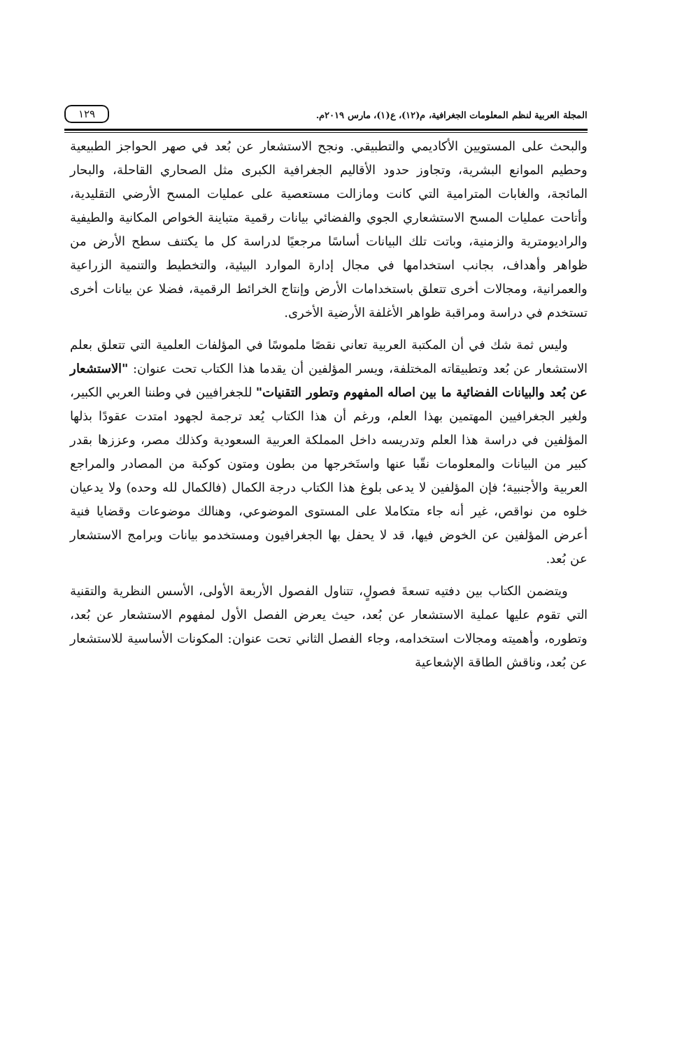المجلة العربية لنظم المعلومات الجغرافية، م(١٢)، ع(١)، مارس ٢٠١٩م.
١٢٩
والبحث على المستويين الأكاديمي والتطبيقي. ونجح الاستشعار عن بُعد في صهر الحواجز الطبيعية وحطيم الموانع البشرية، وتجاوز حدود الأقاليم الجغرافية الكبرى مثل الصحاري القاحلة، والبحار المائجة، والغابات المترامية التي كانت ومازالت مستعصية على عمليات المسح الأرضي التقليدية، وأتاحت عمليات المسح الاستشعاري الجوي والفضائي بيانات رقمية متباينة الخواص المكانية والطيفية والراديومترية والزمنية، وباتت تلك البيانات أساسًا مرجعيًا لدراسة كل ما يكتنف سطح الأرض من ظواهر وأهداف، بجانب استخدامها في مجال إدارة الموارد البيئية، والتخطيط والتنمية الزراعية والعمرانية، ومجالات أخرى تتعلق باستخدامات الأرض وإنتاج الخرائط الرقمية، فضلا عن بيانات أخرى تستخدم في دراسة ومراقبة ظواهر الأغلفة الأرضية الأخرى.
وليس ثمة شك في أن المكتبة العربية تعاني نقصًا ملموسًا في المؤلفات العلمية التي تتعلق بعلم الاستشعار عن بُعد وتطبيقاته المختلفة، ويسر المؤلفين أن يقدما هذا الكتاب تحت عنوان: "الاستشعار عن بُعد والبيانات الفضائية ما بين اصاله المفهوم وتطور التقنيات" للجغرافيين في وطننا العربي الكبير، ولغير الجغرافيين المهتمين بهذا العلم، ورغم أن هذا الكتاب يُعد ترجمة لجهود امتدت عقودًا بذلها المؤلفين في دراسة هذا العلم وتدريسه داخل المملكة العربية السعودية وكذلك مصر، وعززها بقدر كبير من البيانات والمعلومات نقّبا عنها واستَخرجها من بطون ومتون كوكبة من المصادر والمراجع العربية والأجنبية؛ فإن المؤلفين لا يدعى بلوغ هذا الكتاب درجة الكمال (فالكمال لله وحده) ولا يدعيان خلوه من نواقص، غير أنه جاء متكاملا على المستوى الموضوعي، وهنالك موضوعات وقضايا فنية أعرض المؤلفين عن الخوض فيها، قد لا يحفل بها الجغرافيون ومستخدمو بيانات وبرامج الاستشعار عن بُعد.
ويتضمن الكتاب بين دفتيه تسعةَ فصولٍ، تتناول الفصول الأربعة الأولى، الأسس النظرية والتقنية التي تقوم عليها عملية الاستشعار عن بُعد، حيث يعرض الفصل الأول لمفهوم الاستشعار عن بُعد، وتطوره، وأهميته ومجالات استخدامه، وجاء الفصل الثاني تحت عنوان: المكونات الأساسية للاستشعار عن بُعد، وناقش الطاقة الإشعاعية